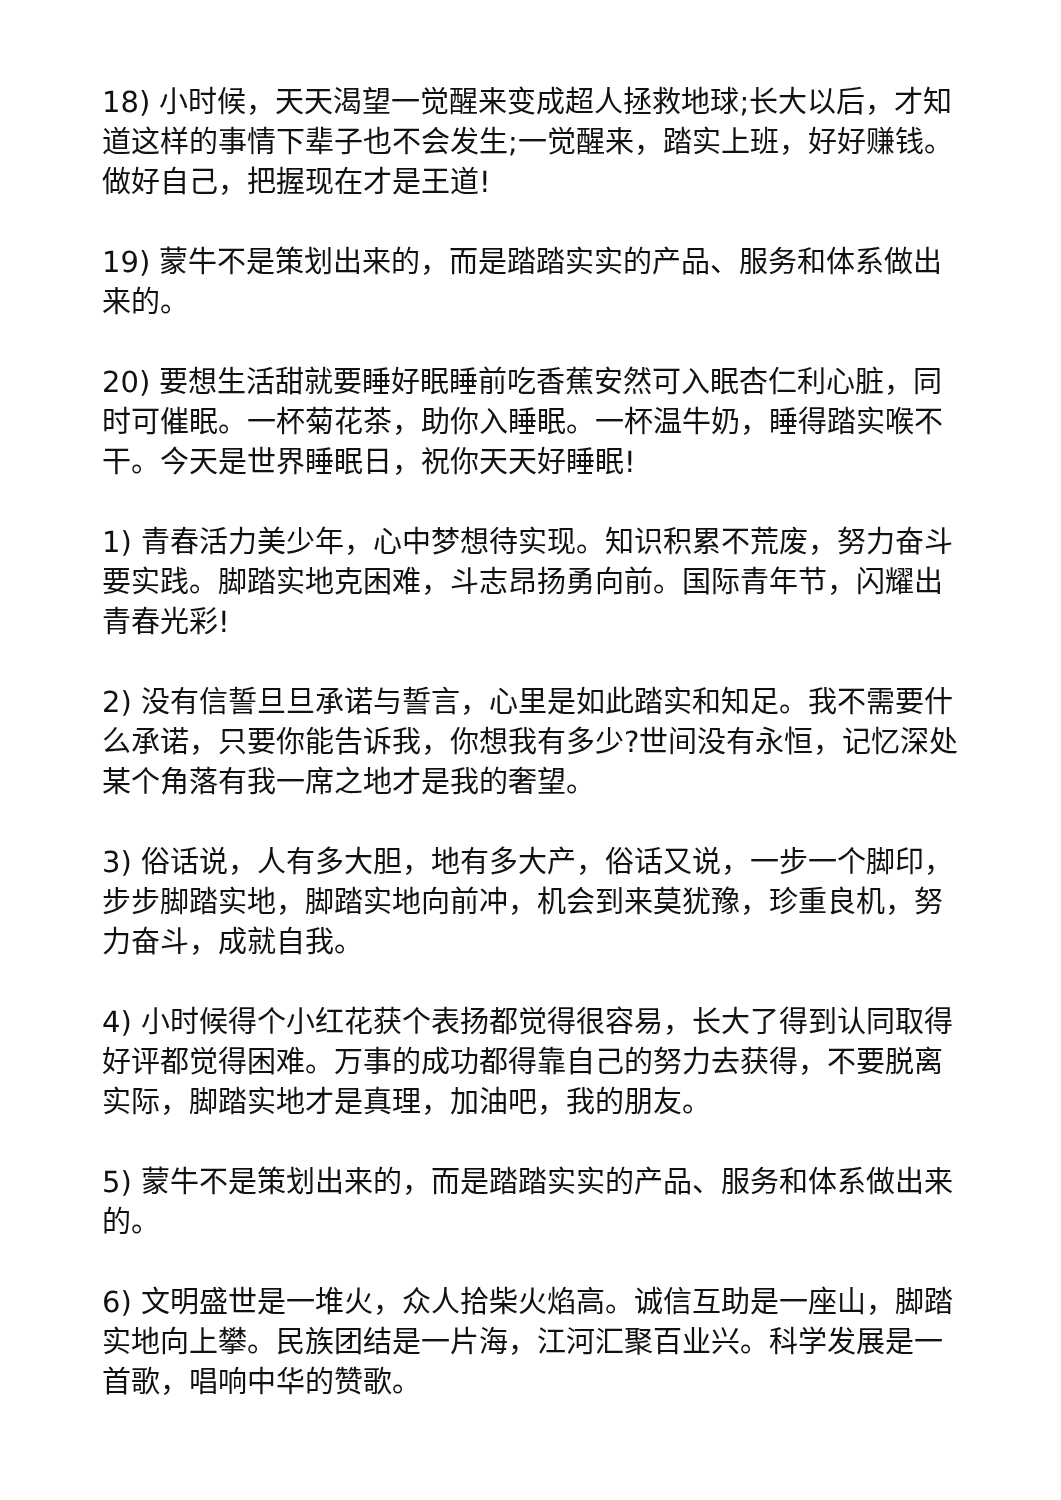18) 小时候，天天渴望一觉醒来变成超人拯救地球;长大以后，才知道这样的事情下辈子也不会发生;一觉醒来，踏实上班，好好赚钱。做好自己，把握现在才是王道!
19) 蒙牛不是策划出来的，而是踏踏实实的产品、服务和体系做出来的。
20) 要想生活甜就要睡好眠睡前吃香蕉安然可入眠杏仁利心脏，同时可催眠。一杯菊花茶，助你入睡眠。一杯温牛奶，睡得踏实喉不干。今天是世界睡眠日，祝你天天好睡眠!
1) 青春活力美少年，心中梦想待实现。知识积累不荒废，努力奋斗要实践。脚踏实地克困难，斗志昂扬勇向前。国际青年节，闪耀出青春光彩!
2) 没有信誓旦旦承诺与誓言，心里是如此踏实和知足。我不需要什么承诺，只要你能告诉我，你想我有多少?世间没有永恒，记忆深处某个角落有我一席之地才是我的奢望。
3) 俗话说，人有多大胆，地有多大产，俗话又说，一步一个脚印，步步脚踏实地，脚踏实地向前冲，机会到来莫犹豫，珍重良机，努力奋斗，成就自我。
4) 小时候得个小红花获个表扬都觉得很容易，长大了得到认同取得好评都觉得困难。万事的成功都得靠自己的努力去获得，不要脱离实际，脚踏实地才是真理，加油吧，我的朋友。
5) 蒙牛不是策划出来的，而是踏踏实实的产品、服务和体系做出来的。
6) 文明盛世是一堆火，众人拾柴火焰高。诚信互助是一座山，脚踏实地向上攀。民族团结是一片海，江河汇聚百业兴。科学发展是一首歌，唱响中华的赞歌。